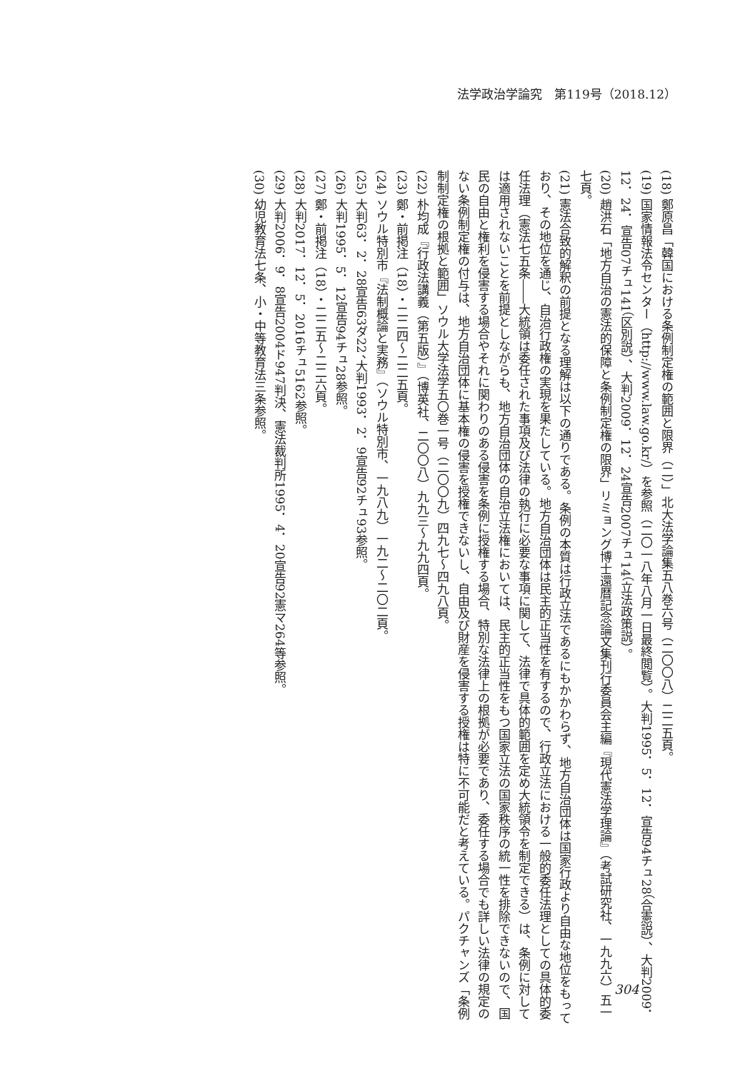法学政治学論究　第119号（2018.12）
(18) 鄭原昌「韓国における条例制定権の範囲と限界（二）」北大法学論集五八巻六号（二〇〇八）二二五頁。
(19) 国家情報法令センター（http://www.law.go.kr/）を参照（二〇一八年八月一日最終閲覧）。大判1995．5．12．宣告94チュ28（合憲説）、大判2009．12．24．宣告07チュ141（区別説）、大判2009．12．24宣告2007チュ14（立法政策説）。
(20) 趙洪石「地方自治の憲法的保障と条例制定権の限界」リミョング博士還暦記念論文集刊行委員会主編『現代憲法学理論』（考試研究社、一九九六）五一七頁。
(21) 憲法合致的解釈の前提となる理解は以下の通りである。条例の本質は行政立法であるにもかかわらず、地方自治団体は国家行政より自由な地位をもっており、その地位を通じ、自治行政権の実現を果たしている。地方自治団体は民主的正当性を有するので、行政立法における一般的委任法理としての具体的委任法理（憲法七五条――大統領は委任された事項及び法律の執行に必要な事項に関して、法律で具体的範囲を定め大統領令を制定できる）は、条例に対しては適用されないことを前提としながらも、地方自治団体の自治立法権においては、民主的正当性をもつ国家立法の国家秩序の統一性を排除できないので、国民の自由と権利を侵害する場合やそれに関わりのある侵害を条例に授権する場合、特別な法律上の根拠が必要であり、委任する場合でも詳しい法律の規定のない条例制定権の付与は、地方自治団体に基本権の侵害を授権できないし、自由及び財産を侵害する授権は特に不可能だと考えている。パクチャンズ「条例制制定権の根拠と範囲」ソウル大学法学五〇巻一号（二〇〇九）四九七～四九八頁。
(22) 朴均成『行政法講義（第五版）』（博英社、二〇〇八）九九三～九九四頁。
(23) 鄭・前掲注（18）・二二四～二二五頁。
(24) ソウル特別市『法制概論と実務』（ソウル特別市、一九八九）一九二～二〇二頁。
(25) 大判63．2．28宣告63ダ22、大判1993．2．9宣告92チュ93参照。
(26) 大判1995．5．12宣告94チュ28参照。
(27) 鄭・前掲注（18）・二二五～二二六頁。
(28) 大判2017．12．5．2016チュ5162参照。
(29) 大判2006．9．8宣告2004ド947判決、憲法裁判所1995．4．20宣告92憲マ264等参照。
(30) 幼児教育法七条、小・中等教育法三条参照。
304